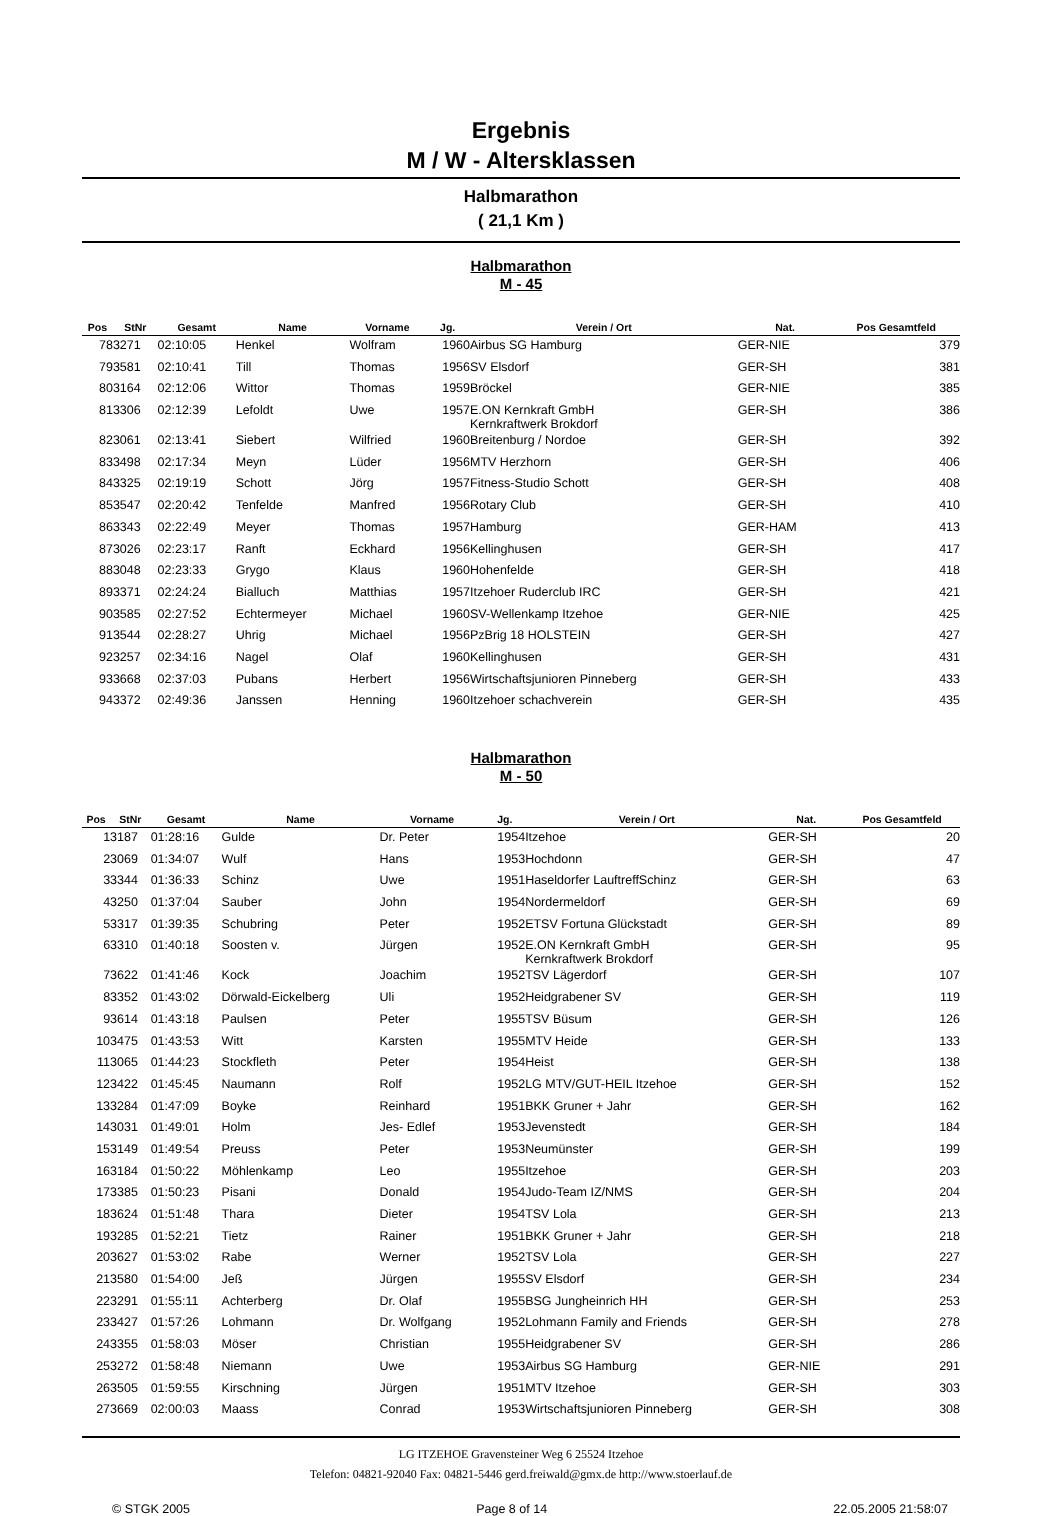Ergebnis
M / W - Altersklassen
Halbmarathon
( 21,1 Km )
Halbmarathon
M - 45
| Pos | StNr | Gesamt | Name | Vorname | Jg. | Verein / Ort | Nat. | Pos Gesamtfeld |
| --- | --- | --- | --- | --- | --- | --- | --- | --- |
| 78 | 3271 | 02:10:05 | Henkel | Wolfram | 1960 | Airbus SG Hamburg | GER-NIE | 379 |
| 79 | 3581 | 02:10:41 | Till | Thomas | 1956 | SV Elsdorf | GER-SH | 381 |
| 80 | 3164 | 02:12:06 | Wittor | Thomas | 1959 | Bröckel | GER-NIE | 385 |
| 81 | 3306 | 02:12:39 | Lefoldt | Uwe | 1957 | E.ON Kernkraft GmbH Kernkraftwerk Brokdorf | GER-SH | 386 |
| 82 | 3061 | 02:13:41 | Siebert | Wilfried | 1960 | Breitenburg / Nordoe | GER-SH | 392 |
| 83 | 3498 | 02:17:34 | Meyn | Lüder | 1956 | MTV Herzhorn | GER-SH | 406 |
| 84 | 3325 | 02:19:19 | Schott | Jörg | 1957 | Fitness-Studio Schott | GER-SH | 408 |
| 85 | 3547 | 02:20:42 | Tenfelde | Manfred | 1956 | Rotary Club | GER-SH | 410 |
| 86 | 3343 | 02:22:49 | Meyer | Thomas | 1957 | Hamburg | GER-HAM | 413 |
| 87 | 3026 | 02:23:17 | Ranft | Eckhard | 1956 | Kellinghusen | GER-SH | 417 |
| 88 | 3048 | 02:23:33 | Grygo | Klaus | 1960 | Hohenfelde | GER-SH | 418 |
| 89 | 3371 | 02:24:24 | Bialluch | Matthias | 1957 | Itzehoer Ruderclub IRC | GER-SH | 421 |
| 90 | 3585 | 02:27:52 | Echtermeyer | Michael | 1960 | SV-Wellenkamp Itzehoe | GER-NIE | 425 |
| 91 | 3544 | 02:28:27 | Uhrig | Michael | 1956 | PzBrig 18 HOLSTEIN | GER-SH | 427 |
| 92 | 3257 | 02:34:16 | Nagel | Olaf | 1960 | Kellinghusen | GER-SH | 431 |
| 93 | 3668 | 02:37:03 | Pubans | Herbert | 1956 | Wirtschaftsjunioren Pinneberg | GER-SH | 433 |
| 94 | 3372 | 02:49:36 | Janssen | Henning | 1960 | Itzehoer schachverein | GER-SH | 435 |
Halbmarathon
M - 50
| Pos | StNr | Gesamt | Name | Vorname | Jg. | Verein / Ort | Nat. | Pos Gesamtfeld |
| --- | --- | --- | --- | --- | --- | --- | --- | --- |
| 1 | 3187 | 01:28:16 | Gulde | Dr. Peter | 1954 | Itzehoe | GER-SH | 20 |
| 2 | 3069 | 01:34:07 | Wulf | Hans | 1953 | Hochdonn | GER-SH | 47 |
| 3 | 3344 | 01:36:33 | Schinz | Uwe | 1951 | Haseldorfer LauftreffSchinz | GER-SH | 63 |
| 4 | 3250 | 01:37:04 | Sauber | John | 1954 | Nordermeldorf | GER-SH | 69 |
| 5 | 3317 | 01:39:35 | Schubring | Peter | 1952 | ETSV Fortuna Glückstadt | GER-SH | 89 |
| 6 | 3310 | 01:40:18 | Soosten v. | Jürgen | 1952 | E.ON Kernkraft GmbH Kernkraftwerk Brokdorf | GER-SH | 95 |
| 7 | 3622 | 01:41:46 | Kock | Joachim | 1952 | TSV Lägerdorf | GER-SH | 107 |
| 8 | 3352 | 01:43:02 | Dörwald-Eickelberg | Uli | 1952 | Heidgrabener SV | GER-SH | 119 |
| 9 | 3614 | 01:43:18 | Paulsen | Peter | 1955 | TSV Büsum | GER-SH | 126 |
| 10 | 3475 | 01:43:53 | Witt | Karsten | 1955 | MTV Heide | GER-SH | 133 |
| 11 | 3065 | 01:44:23 | Stockfleth | Peter | 1954 | Heist | GER-SH | 138 |
| 12 | 3422 | 01:45:45 | Naumann | Rolf | 1952 | LG MTV/GUT-HEIL Itzehoe | GER-SH | 152 |
| 13 | 3284 | 01:47:09 | Boyke | Reinhard | 1951 | BKK Gruner + Jahr | GER-SH | 162 |
| 14 | 3031 | 01:49:01 | Holm | Jes- Edlef | 1953 | Jevenstedt | GER-SH | 184 |
| 15 | 3149 | 01:49:54 | Preuss | Peter | 1953 | Neumünster | GER-SH | 199 |
| 16 | 3184 | 01:50:22 | Möhlenkamp | Leo | 1955 | Itzehoe | GER-SH | 203 |
| 17 | 3385 | 01:50:23 | Pisani | Donald | 1954 | Judo-Team IZ/NMS | GER-SH | 204 |
| 18 | 3624 | 01:51:48 | Thara | Dieter | 1954 | TSV Lola | GER-SH | 213 |
| 19 | 3285 | 01:52:21 | Tietz | Rainer | 1951 | BKK Gruner + Jahr | GER-SH | 218 |
| 20 | 3627 | 01:53:02 | Rabe | Werner | 1952 | TSV Lola | GER-SH | 227 |
| 21 | 3580 | 01:54:00 | Jeß | Jürgen | 1955 | SV Elsdorf | GER-SH | 234 |
| 22 | 3291 | 01:55:11 | Achterberg | Dr. Olaf | 1955 | BSG Jungheinrich HH | GER-SH | 253 |
| 23 | 3427 | 01:57:26 | Lohmann | Dr. Wolfgang | 1952 | Lohmann Family and Friends | GER-SH | 278 |
| 24 | 3355 | 01:58:03 | Möser | Christian | 1955 | Heidgrabener SV | GER-SH | 286 |
| 25 | 3272 | 01:58:48 | Niemann | Uwe | 1953 | Airbus SG Hamburg | GER-NIE | 291 |
| 26 | 3505 | 01:59:55 | Kirschning | Jürgen | 1951 | MTV Itzehoe | GER-SH | 303 |
| 27 | 3669 | 02:00:03 | Maass | Conrad | 1953 | Wirtschaftsjunioren Pinneberg | GER-SH | 308 |
LG ITZEHOE Gravensteiner Weg 6 25524 Itzehoe
Telefon: 04821-92040 Fax: 04821-5446 gerd.freiwald@gmx.de http://www.stoerlauf.de
© STGK 2005 Page 8 of 14 22.05.2005 21:58:07